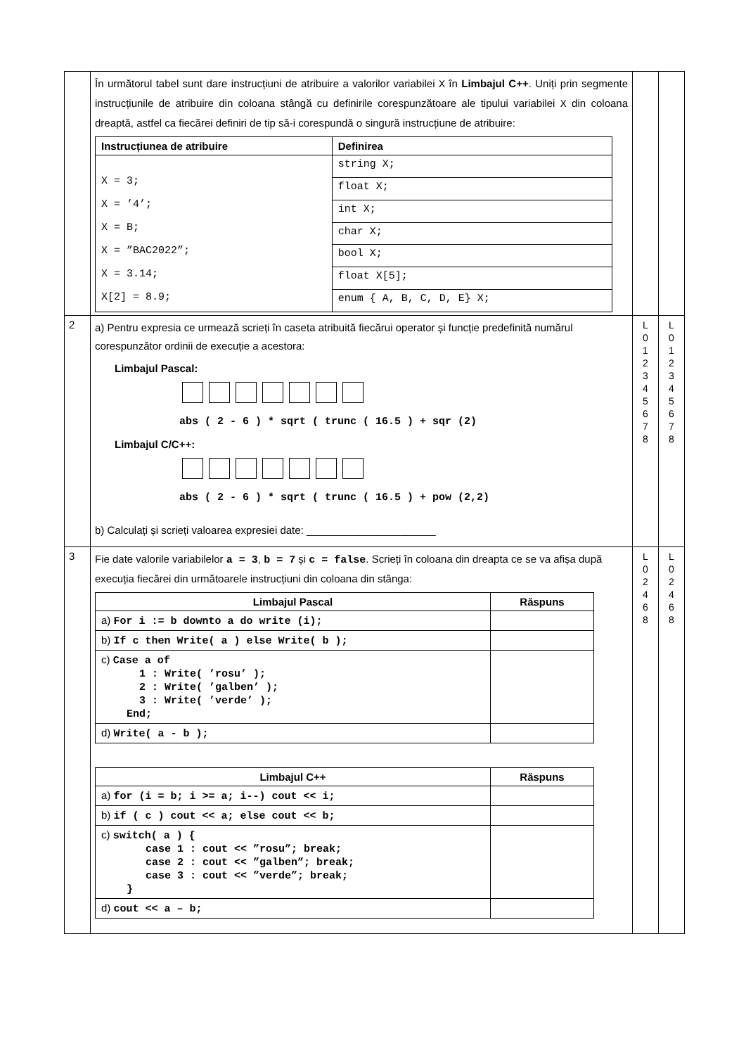| | În următorul tabel sunt dare instrucțiuni de atribuire a valorilor variabilei X în Limbajul C++ . Uniți prin segmente instrucțiunile de atribuire din coloana stângă cu definirile corespunzătoare ale tipului variabilei X din coloana dreaptă, astfel ca fiecărei definiri de tip să-i corespundă o singură instrucțiune de atribuire: / Instrucțiunea de atribuire / Definirea / / --- / --- / / X = 3; X = ’4’; X = B; X = ”BAC2022”; X = 3.14; X[2] = 8.9; / string X; / / / float X; / / / int X; / / / char X; / / / bool X; / / / float X[5]; / / / enum { A, B, C, D, E} X; / | | |
| 2 | a) Pentru expresia ce urmează scrieți în caseta atribuită fiecărui operator și funcție predefinită numărul corespunzător ordinii de execuție a acestora: Limbajul Pascal: abs ( 2 - 6 ) * sqrt ( trunc ( 16.5 ) + sqr (2) Limbajul C/C++: abs ( 2 - 6 ) * sqrt ( trunc ( 16.5 ) + pow (2,2) b) Calculați și scrieți valoarea expresiei date: ______________________ | L 0 1 2 3 4 5 6 7 8 | L 0 1 2 3 4 5 6 7 8 |
| 3 | Fie date valorile variabilelor a = 3 , b = 7 și c = false . Scrieți în coloana din dreapta ce se va afișa după execuția fiecărei din următoarele instrucțiuni din coloana din stânga: / Limbajul Pascal / Răspuns / / --- / --- / / a) For i := b downto a do write (i); / / / b) If c then Write( a ) else Write( b ); / / / c) Case a of 1 : Write( ’rosu’ ); 2 : Write( ’galben’ ); 3 : Write( ’verde’ ); End; / / / d) Write( a - b ); / / / Limbajul C++ / Răspuns / / --- / --- / / a) for (i = b; i >= a; i--) cout << i; / / / b) if ( c ) cout << a; else cout << b; / / / c) switch( a ) { case 1 : cout << ”rosu”; break; case 2 : cout << ”galben”; break; case 3 : cout << ”verde”; break; } / / / d) cout << a – b; / / | L 0 2 4 6 8 | L 0 2 4 6 8 |